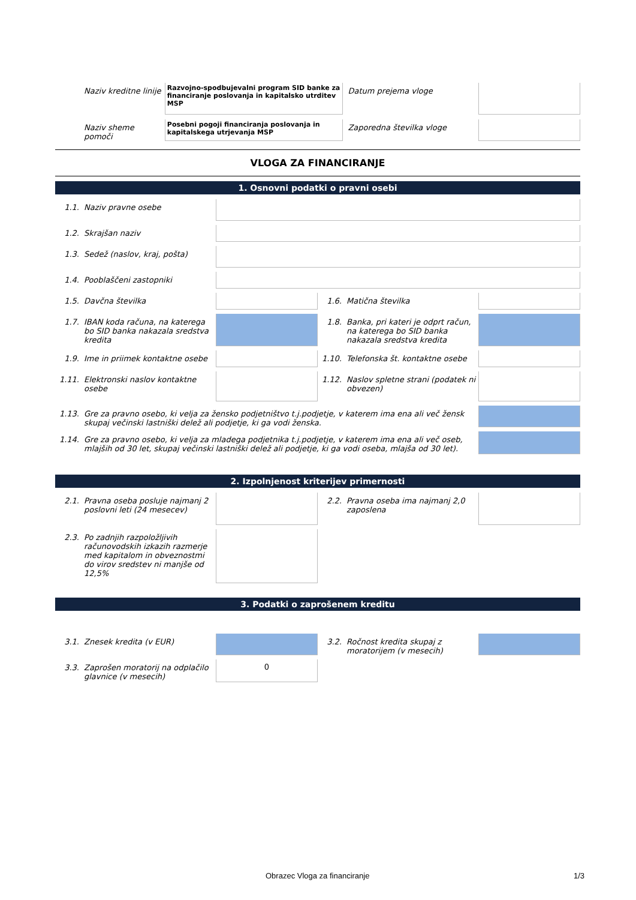Naziv kreditne linije
Razvojno-spodbujevalni program SID banke za financiranje poslovanja in kapitalsko utrditev MSP
Datum prejema vloge
Naziv sheme pomoči
Posebni pogoji financiranja poslovanja in kapitalskega utrjevanja MSP
Zaporedna številka vloge
VLOGA ZA FINANCIRANJE
1. Osnovni podatki o pravni osebi
1.1. Naziv pravne osebe
1.2. Skrajšan naziv
1.3. Sedež (naslov, kraj, pošta)
1.4. Pooblaščeni zastopniki
1.5. Davčna številka 1.6. Matična številka
1.7. IBAN koda računa, na katerega bo SID banka nakazala sredstva kredita
1.8. Banka, pri kateri je odprt račun, na katerega bo SID banka nakazala sredstva kredita
1.9. Ime in priimek kontaktne osebe
1.10. Telefonska št. kontaktne osebe
1.11. Elektronski naslov kontaktne osebe
1.12. Naslov spletne strani (podatek ni obvezen)
1.13. Gre za pravno osebo, ki velja za žensko podjetništvo t.j.podjetje, v katerem ima ena ali več žensk skupaj večinski lastniški delež ali podjetje, ki ga vodi ženska.
1.14. Gre za pravno osebo, ki velja za mladega podjetnika t.j.podjetje, v katerem ima ena ali več oseb, mlajših od 30 let, skupaj večinski lastniški delež ali podjetje, ki ga vodi oseba, mlajša od 30 let).
2. Izpolnjenost kriterijev primernosti
2.1. Pravna oseba posluje najmanj 2 poslovni leti (24 mesecev)
2.2. Pravna oseba ima najmanj 2,0 zaposlena
2.3. Po zadnjih razpoložljivih računovodskih izkazih razmerje med kapitalom in obveznostmi do virov sredstev ni manjše od 12,5%
3. Podatki o zaprošenem kreditu
3.1. Znesek kredita (v EUR) 3.2. Ročnost kredita skupaj z moratorijem (v mesecih)
3.3. Zaprošen moratorij na odplačilo glavnice (v mesecih)
0
Obrazec Vloga za financiranje 1/3